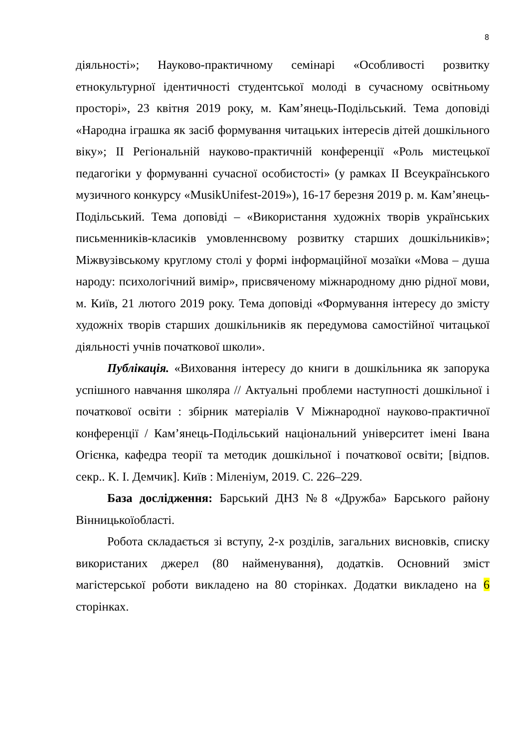8
діяльності»; Науково-практичному семінарі «Особливості розвитку етнокультурної ідентичності студентської молоді в сучасному освітньому просторі», 23 квітня 2019 року, м. Кам’янець-Подільський. Тема доповіді «Народна іграшка як засіб формування читацьких інтересів дітей дошкільного віку»; ІІ Регіональній науково-практичній конференції «Роль мистецької педагогіки у формуванні сучасної особистості» (у рамках ІІ Всеукраїнського музичного конкурсу «MusikUnifest-2019»), 16-17 березня 2019 р. м. Кам’янець-Подільський. Тема доповіді – «Використання художніх творів українських письменників-класиків умовленнєвому розвитку старших дошкільників»; Міжвузівському круглому столі у формі інформаційної мозаїки «Мова – душа народу: психологічний вимір», присвяченому міжнародному дню рідної мови, м. Київ, 21 лютого 2019 року. Тема доповіді «Формування інтересу до змісту художніх творів старших дошкільників як передумова самостійної читацької діяльності учнів початкової школи».
Публікація. «Виховання інтересу до книги в дошкільника як запорука успішного навчання школяра // Актуальні проблеми наступності дошкільної і початкової освіти : збірник матеріалів V Міжнародної науково-практичної конференції / Кам’янець-Подільський національний університет імені Івана Огієнка, кафедра теорії та методик дошкільної і початкової освіти; [відпов. секр.. К. І. Демчик]. Київ : Міленіум, 2019. С. 226–229.
База дослідження: Барський ДНЗ №8 «Дружба» Барського району Вінницькоїобласті.
Робота складається зі вступу, 2-х розділів, загальних висновків, списку використаних джерел (80 найменування), додатків. Основний зміст магістерської роботи викладено на 80 сторінках. Додатки викладено на 6 сторінках.